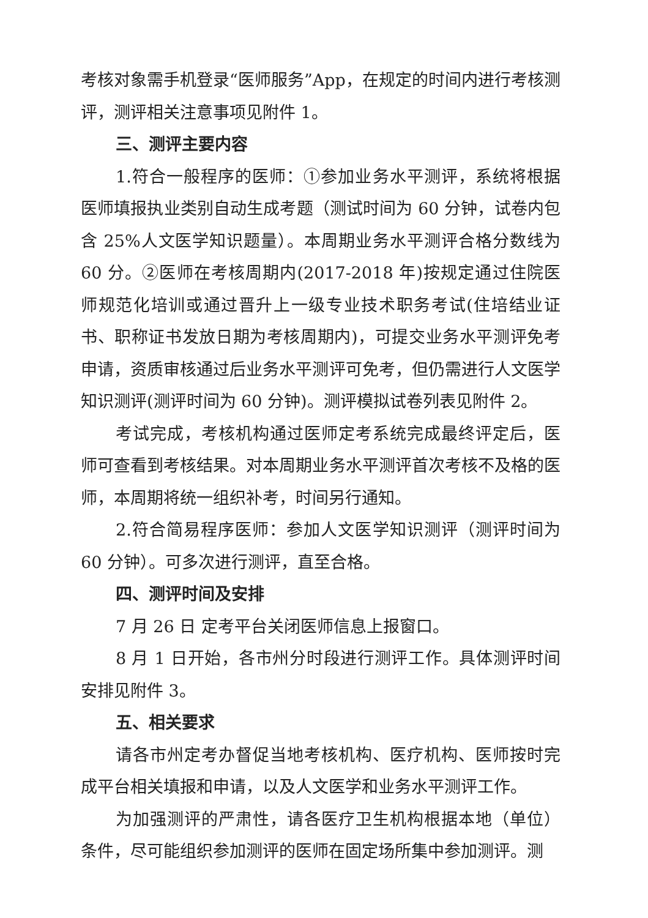考核对象需手机登录“医师服务”App，在规定的时间内进行考核测评，测评相关注意事项见附件 1。
三、测评主要内容
1.符合一般程序的医师：①参加业务水平测评，系统将根据医师填报执业类别自动生成考题（测试时间为 60 分钟，试卷内包含 25%人文医学知识题量）。本周期业务水平测评合格分数线为 60 分。②医师在考核周期内(2017-2018 年)按规定通过住院医师规范化培训或通过晋升上一级专业技术职务考试(住培结业证书、职称证书发放日期为考核周期内)，可提交业务水平测评免考申请，资质审核通过后业务水平测评可免考，但仍需进行人文医学知识测评(测评时间为 60 分钟)。测评模拟试卷列表见附件 2。
考试完成，考核机构通过医师定考系统完成最终评定后，医师可查看到考核结果。对本周期业务水平测评首次考核不及格的医师，本周期将统一组织补考，时间另行通知。
2.符合简易程序医师：参加人文医学知识测评（测评时间为 60 分钟）。可多次进行测评，直至合格。
四、测评时间及安排
7 月 26 日 定考平台关闭医师信息上报窗口。
8 月 1 日开始，各市州分时段进行测评工作。具体测评时间安排见附件 3。
五、相关要求
请各市州定考办督促当地考核机构、医疗机构、医师按时完成平台相关填报和申请，以及人文医学和业务水平测评工作。
为加强测评的严肃性，请各医疗卫生机构根据本地（单位）条件，尽可能组织参加测评的医师在固定场所集中参加测评。测